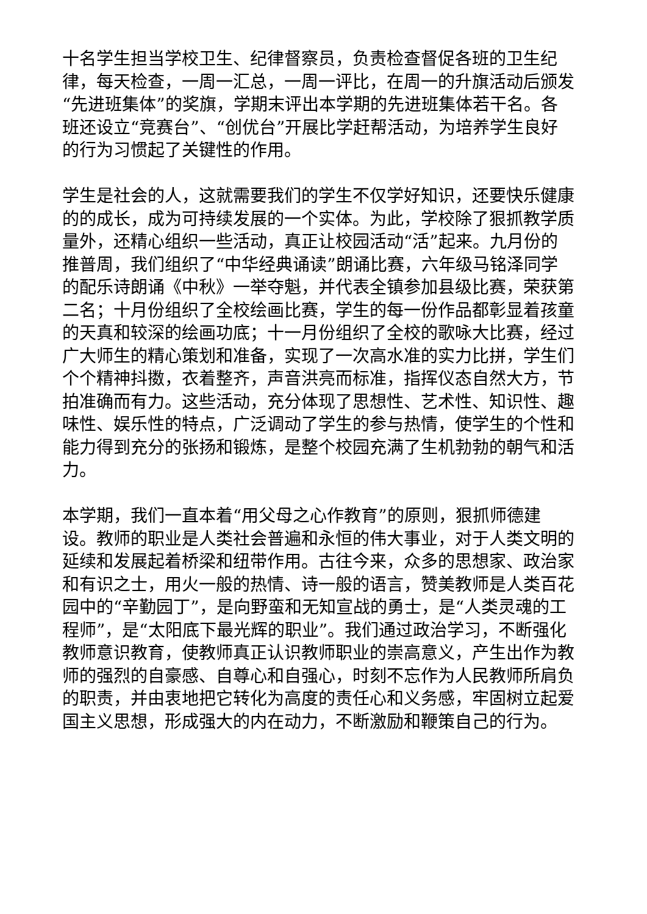十名学生担当学校卫生、纪律督察员，负责检查督促各班的卫生纪律，每天检查，一周一汇总，一周一评比，在周一的升旗活动后颁发“先进班集体”的奖旗，学期末评出本学期的先进班集体若干名。各班还设立“竞赛台”、“创优台”开展比学赶帮活动，为培养学生良好的行为习惯起了关键性的作用。
学生是社会的人，这就需要我们的学生不仅学好知识，还要快乐健康的的成长，成为可持续发展的一个实体。为此，学校除了狠抓教学质量外，还精心组织一些活动，真正让校园活动“活”起来。九月份的推普周，我们组织了“中华经典诵读”朗诵比赛，六年级马铭泽同学的配乐诗朗诵《中秋》一举夺魁，并代表全镇参加县级比赛，荣获第二名；十月份组织了全校绘画比赛，学生的每一份作品都彰显着孩童的天真和较深的绘画功底；十一月份组织了全校的歌咏大比赛，经过广大师生的精心策划和准备，实现了一次高水准的实力比拼，学生们个个精神抖擞，衣着整齐，声音洪亮而标准，指挥仪态自然大方，节拍准确而有力。这些活动，充分体现了思想性、艺术性、知识性、趣味性、娱乐性的特点，广泛调动了学生的参与热情，使学生的个性和能力得到充分的张扬和锻炼，是整个校园充满了生机勃勃的朝气和活力。
本学期，我们一直本着“用父母之心作教育”的原则，狠抓师德建设。教师的职业是人类社会普遍和永恒的伟大事业，对于人类文明的延续和发展起着桥梁和纽带作用。古往今来，众多的思想家、政治家和有识之士，用火一般的热情、诗一般的语言，赞美教师是人类百花园中的“辛勤园丁”，是向野蛮和无知宣战的勇士，是“人类灵魂的工程师”，是“太阳底下最光辉的职业”。我们通过政治学习，不断强化教师意识教育，使教师真正认识教师职业的崇高意义，产生出作为教师的强烈的自豪感、自尊心和自强心，时刻不忘作为人民教师所肩负的职责，并由衷地把它转化为高度的责任心和义务感，牢固树立起爱国主义思想，形成强大的内在动力，不断激励和鞭策自己的行为。